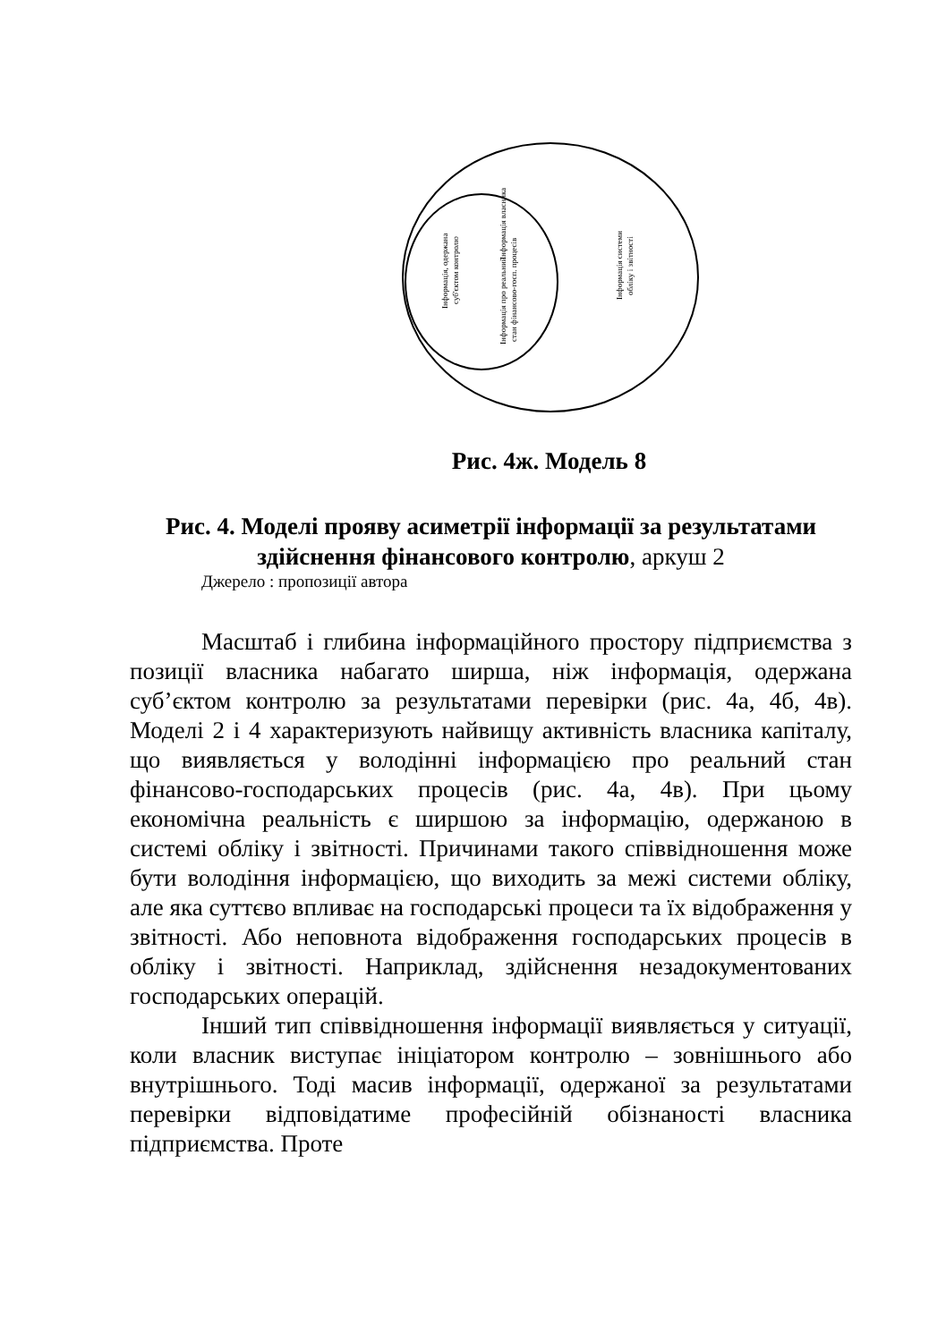Інформація, одержана
суб'єктом контролю
Інформація власника
Інформація про реальний
стан фінансово-госп. процесів
Інформація системи
обліку і звітності
Рис. 4ж. Модель 8
Рис. 4. Моделі прояву асиметрії інформації за результатами здійснення фінансового контролю, аркуш 2
Джерело : пропозиції автора
Масштаб і глибина інформаційного простору підприємства з позиції власника набагато ширша, ніж інформація, одержана суб’єктом контролю за результатами перевірки (рис. 4а, 4б, 4в). Моделі 2 і 4 характеризують найвищу активність власника капіталу, що виявляється у володінні інформацією про реальний стан фінансово-господарських процесів (рис. 4а, 4в). При цьому економічна реальність є ширшою за інформацію, одержаною в системі обліку і звітності. Причинами такого співвідношення може бути володіння інформацією, що виходить за межі системи обліку, але яка суттєво впливає на господарські процеси та їх відображення у звітності. Або неповнота відображення господарських процесів в обліку і звітності. Наприклад, здійснення незадокументованих господарських операцій.
Інший тип співвідношення інформації виявляється у ситуації, коли власник виступає ініціатором контролю – зовнішнього або внутрішнього. Тоді масив інформації, одержаної за результатами перевірки відповідатиме професійній обізнаності власника підприємства. Проте